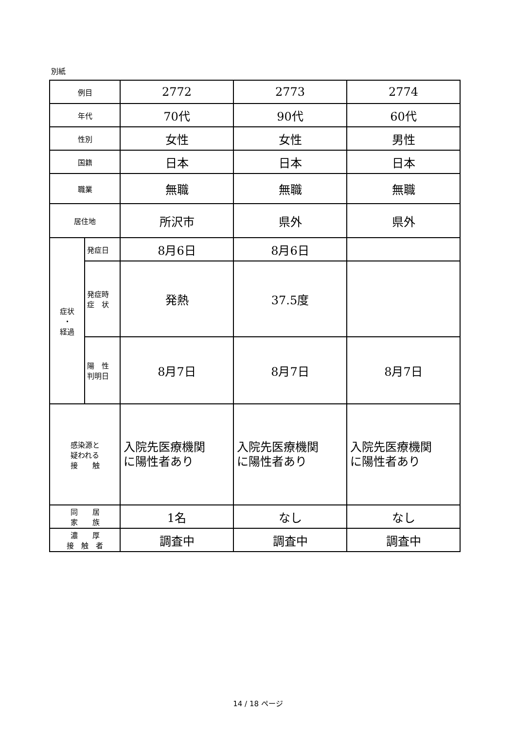別紙
| 例目 | | 2772 | 2773 | 2774 |
| 年代 | | 70代 | 90代 | 60代 |
| 性別 | | 女性 | 女性 | 男性 |
| 国籍 | | 日本 | 日本 | 日本 |
| 職業 | | 無職 | 無職 | 無職 |
| 居住地 | | 所沢市 | 県外 | 県外 |
| 症状 ・ 経過 | 発症日 | 8月6日 | 8月6日 | |
| | 発症時 症 状 | 発熱 | 37.5度 | |
| | 陽 性 判明日 | 8月7日 | 8月7日 | 8月7日 |
| 感染源と 疑われる 接 触 | | 入院先医療機関 に陽性者あり | 入院先医療機関 に陽性者あり | 入院先医療機関 に陽性者あり |
| 同 居 家 族 | | 1名 | なし | なし |
| 濃 厚 接 触 者 | | 調査中 | 調査中 | 調査中 |
14 / 18 ページ